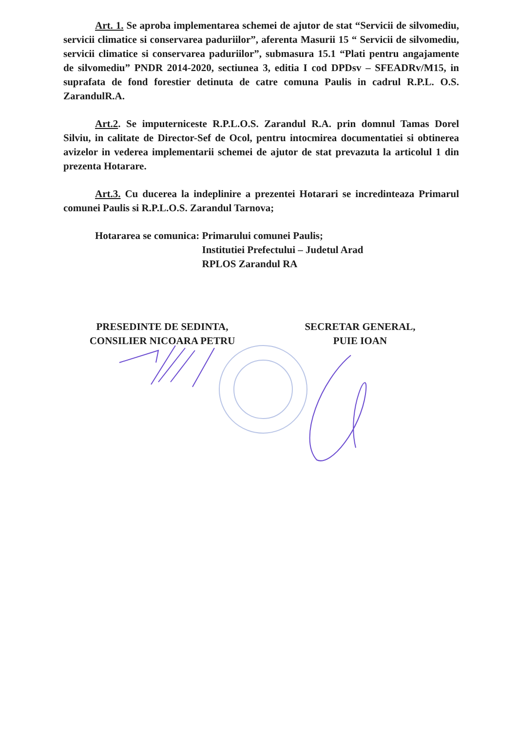Art. 1. Se aproba implementarea schemei de ajutor de stat “Servicii de silvomediu, servicii climatice si conservarea paduriilor”, aferenta Masurii 15 “ Servicii de silvomediu, servicii climatice si conservarea paduriilor”, submasura 15.1 “Plati pentru angajamente de silvomediu” PNDR 2014-2020, sectiunea 3, editia I cod DPDsv – SFEADRv/M15, in suprafata de fond forestier detinuta de catre comuna Paulis in cadrul R.P.L. O.S. ZarandulR.A.
Art.2. Se imputerniceste R.P.L.O.S. Zarandul R.A. prin domnul Tamas Dorel Silviu, in calitate de Director-Sef de Ocol, pentru intocmirea documentatiei si obtinerea avizelor in vederea implementarii schemei de ajutor de stat prevazuta la articolul 1 din prezenta Hotarare.
Art.3. Cu ducerea la indeplinire a prezentei Hotarari se incredinteaza Primarul comunei Paulis si R.P.L.O.S. Zarandul Tarnova;
Hotararea se comunica: Primarului comunei Paulis;
Institutiei Prefectului – Judetul Arad
RPLOS Zarandul RA
PRESEDINTE DE SEDINTA,
CONSILIER NICOARA PETRU
SECRETAR GENERAL,
PUIE IOAN